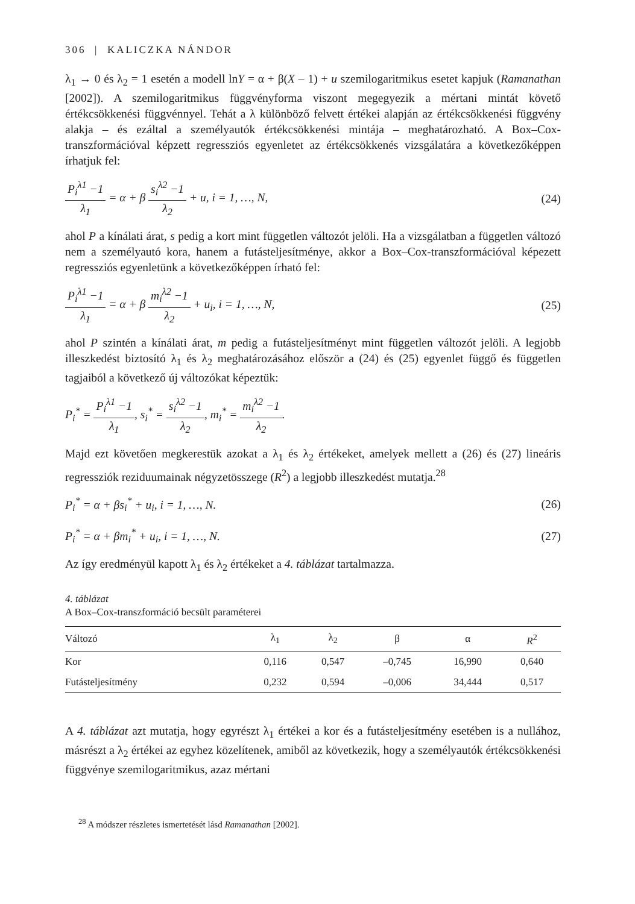306 | KALICZKA NÁNDOR
λ<sub>1</sub> → 0 és λ<sub>2</sub> = 1 esetén a modell lnY = α + β(X – 1) + u szemilogaritmikus esetet kapjuk (Ramanathan [2002]). A szemilogaritmikus függvényforma viszont megegyezik a mértani mintát követő értékcsökkenési függvénnyel. Tehát a λ különböző felvett értékei alapján az értékcsökkenési függvény alakja – és ezáltal a személyautók értékcsökkenési mintája – meghatározható. A Box–Cox-transzformációval képzett regressziós egyenletet az értékcsökkenés vizsgálatára a következőképpen írhatjuk fel:
P<sub>i</sub><sup>λ1</sup> −1 λ<sub>1</sub> = α + β s<sub>i</sub><sup>λ2</sup> −1 λ<sub>2</sub> + u, i = 1, …, N,
(24)
ahol P a kínálati árat, s pedig a kort mint független változót jelöli. Ha a vizsgálatban a független változó nem a személyautó kora, hanem a futásteljesítménye, akkor a Box–Cox-transzformációval képezett regressziós egyenletünk a következőképpen írható fel:
P<sub>i</sub><sup>λ1</sup> −1 λ<sub>1</sub> = α + β m<sub>i</sub><sup>λ2</sup> −1 λ<sub>2</sub> + u<sub>i</sub>, i = 1, …, N,
(25)
ahol P szintén a kínálati árat, m pedig a futásteljesítményt mint független változót jelöli. A legjobb illeszkedést biztosító λ<sub>1</sub> és λ<sub>2</sub> meghatározásához először a (24) és (25) egyenlet függő és független tagjaiból a következő új változókat képeztük:
P<sub>i</sub><sup>*</sup> = P<sub>i</sub><sup>λ1</sup> −1 λ<sub>1</sub>, s<sub>i</sub><sup>*</sup> = s<sub>i</sub><sup>λ2</sup> −1 λ<sub>2</sub>, m<sub>i</sub><sup>*</sup> = m<sub>i</sub><sup>λ2</sup> −1 λ<sub>2</sub>.
Majd ezt követően megkerestük azokat a λ<sub>1</sub> és λ<sub>2</sub> értékeket, amelyek mellett a (26) és (27) lineáris regressziók reziduumainak négyzetösszege (R<sup>2</sup>) a legjobb illeszkedést mutatja.<sup>28</sup>
P<sub>i</sub><sup>*</sup> = α + βs<sub>i</sub><sup>*</sup> + u<sub>i</sub>, i = 1, …, N.
(26)
P<sub>i</sub><sup>*</sup> = α + βm<sub>i</sub><sup>*</sup> + u<sub>i</sub>, i = 1, …, N.
(27)
Az így eredményül kapott λ<sub>1</sub> és λ<sub>2</sub> értékeket a 4. táblázat tartalmazza.
4. táblázat
A Box–Cox-transzformáció becsült paraméterei
| Változó | λ<sub>1</sub> | λ<sub>2</sub> | β | α | R<sup>2</sup> |
| --- | --- | --- | --- | --- | --- |
| Kor | 0,116 | 0,547 | –0,745 | 16,990 | 0,640 |
| Futásteljesítmény | 0,232 | 0,594 | –0,006 | 34,444 | 0,517 |
A 4. táblázat azt mutatja, hogy egyrészt λ<sub>1</sub> értékei a kor és a futásteljesítmény esetében is a nullához, másrészt a λ<sub>2</sub> értékei az egyhez közelítenek, amiből az következik, hogy a személyautók értékcsökkenési függvénye szemilogaritmikus, azaz mértani
<sup>28</sup> A módszer részletes ismertetését lásd Ramanathan [2002].